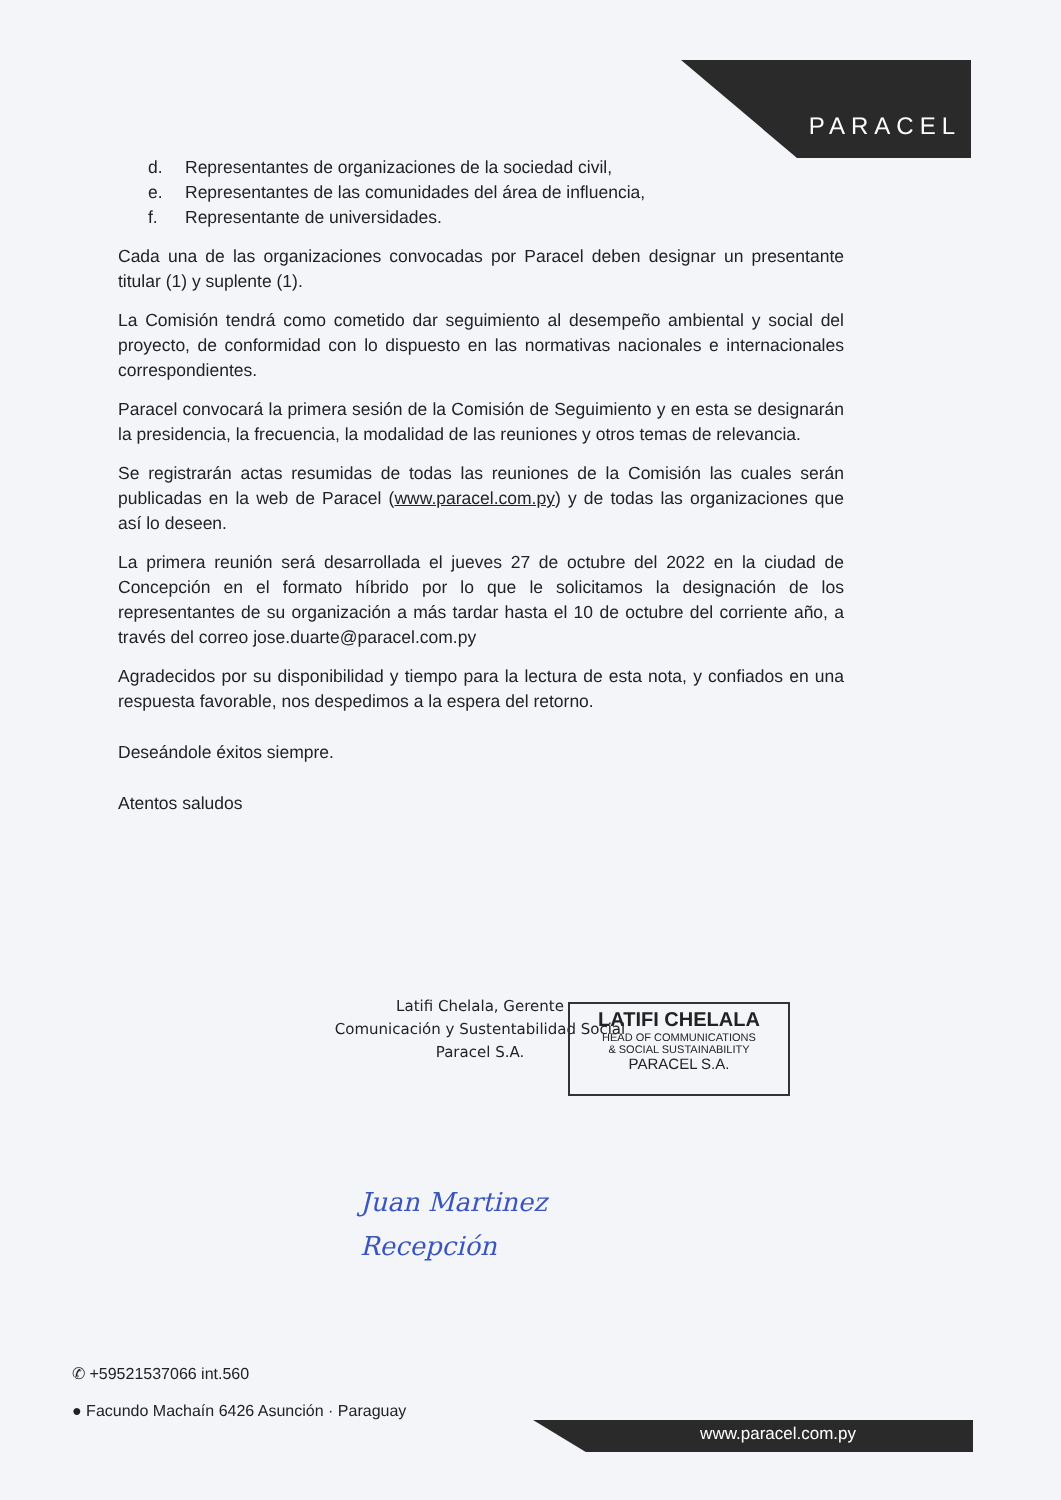PARACEL
d. Representantes de organizaciones de la sociedad civil,
e. Representantes de las comunidades del área de influencia,
f. Representante de universidades.
Cada una de las organizaciones convocadas por Paracel deben designar un presentante titular (1) y suplente (1).
La Comisión tendrá como cometido dar seguimiento al desempeño ambiental y social del proyecto, de conformidad con lo dispuesto en las normativas nacionales e internacionales correspondientes.
Paracel convocará la primera sesión de la Comisión de Seguimiento y en esta se designarán la presidencia, la frecuencia, la modalidad de las reuniones y otros temas de relevancia.
Se registrarán actas resumidas de todas las reuniones de la Comisión las cuales serán publicadas en la web de Paracel (www.paracel.com.py) y de todas las organizaciones que así lo deseen.
La primera reunión será desarrollada el jueves 27 de octubre del 2022 en la ciudad de Concepción en el formato híbrido por lo que le solicitamos la designación de los representantes de su organización a más tardar hasta el 10 de octubre del corriente año, a través del correo jose.duarte@paracel.com.py
Agradecidos por su disponibilidad y tiempo para la lectura de esta nota, y confiados en una respuesta favorable, nos despedimos a la espera del retorno.
Deseándole éxitos siempre.
Atentos saludos
Latifi Chelala, Gerente
Comunicación y Sustentabilidad Social
Paracel S.A.
LATIFI CHELALA
HEAD OF COMMUNICATIONS
& SOCIAL SUSTAINABILITY
PARACEL S.A.
Juan Martinez
Recepción
✆ +59521537066 int.560
● Facundo Machaín 6426 Asunción · Paraguay
www.paracel.com.py